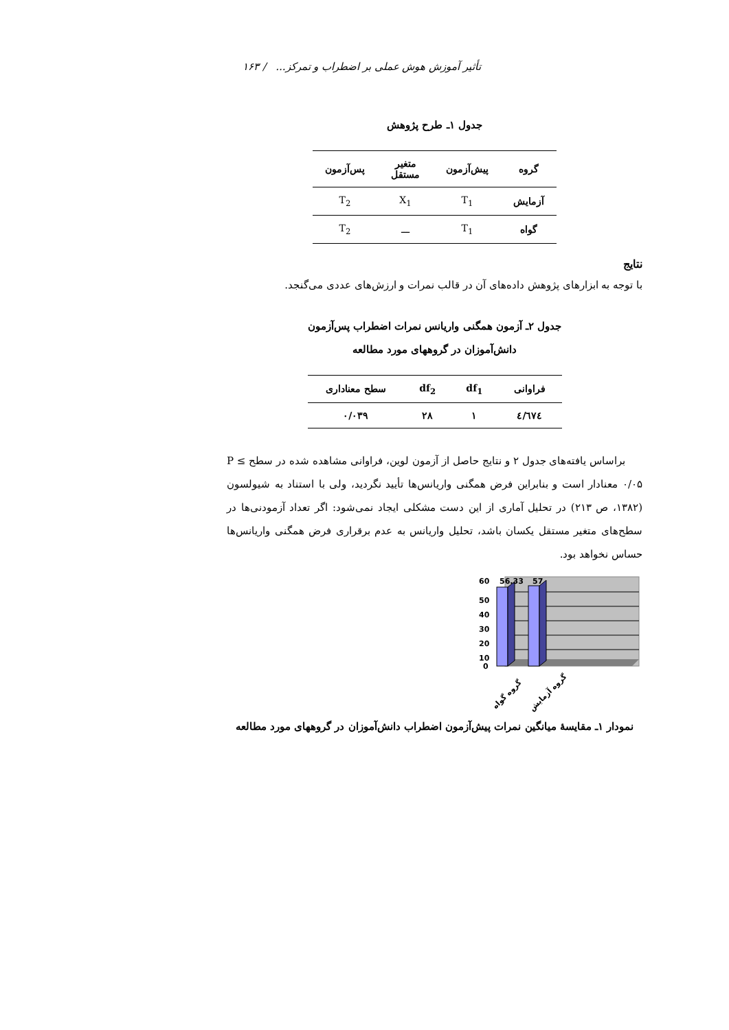تأثیر آموزش هوش عملی بر اضطراب و تمرکز... / ۱۶۳
جدول ۱ـ طرح پژوهش
| گروه | پیش‌آزمون | متغیر مستقل | پس‌آزمون |
| --- | --- | --- | --- |
| آزمایش | T<sub>1</sub> | X<sub>1</sub> | T<sub>2</sub> |
| گواه | T<sub>1</sub> | ـــ | T<sub>2</sub> |
نتایج
با توجه به ابزارهای پژوهش داده‌های آن در قالب نمرات و ارزش‌های عددی می‌گنجد.
جدول ۲ـ آزمون همگنی واریانس نمرات اضطراب پس‌آزمون
دانش‌آموزان در گروههای مورد مطالعه
| فراوانی | df<sub>1</sub> | df<sub>2</sub> | سطح معناداری |
| --- | --- | --- | --- |
| ٤/٦٧٤ | ۱ | ۲۸ | ۰/۰۳۹ |
براساس یافته‌های جدول ۲ و نتایج حاصل از آزمون لوین، فراوانی مشاهده شده در سطح P ≤ ۰/۰۵ معنادار است و بنابراین فرض همگنی واریانس‌ها تأیید نگردید، ولی با استناد به شیولسون (۱۳۸۲، ص ۲۱۳) در تحلیل آماری از این دست مشکلی ایجاد نمی‌شود: اگر تعداد آزمودنی‌ها در سطح‌های متغیر مستقل یکسان باشد، تحلیل واریانس به عدم برقراری فرض همگنی واریانس‌ها حساس نخواهد بود.
60
56.33
57
50
40
30
20
10
0
گروه گواه
گروه آزمایش
نمودار ۱ـ مقایسهٔ میانگین نمرات پیش‌آزمون اضطراب دانش‌آموزان در گروههای مورد مطالعه